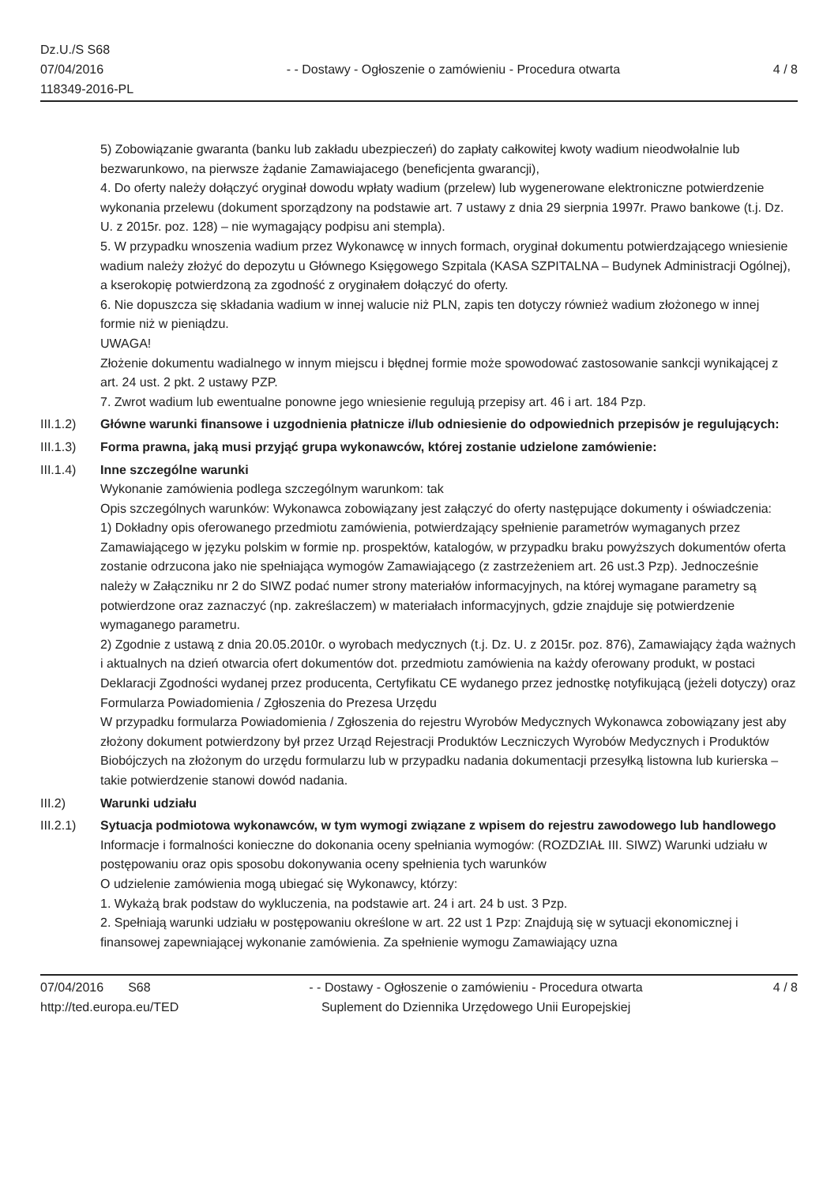Dz.U./S S68
07/04/2016
118349-2016-PL
- - Dostawy - Ogłoszenie o zamówieniu - Procedura otwarta
4 / 8
5) Zobowiązanie gwaranta (banku lub zakładu ubezpieczeń) do zapłaty całkowitej kwoty wadium nieodwołalnie lub bezwarunkowo, na pierwsze żądanie Zamawiajacego (beneficjenta gwarancji),
4. Do oferty należy dołączyć oryginał dowodu wpłaty wadium (przelew) lub wygenerowane elektroniczne potwierdzenie wykonania przelewu (dokument sporządzony na podstawie art. 7 ustawy z dnia 29 sierpnia 1997r. Prawo bankowe (t.j. Dz. U. z 2015r. poz. 128) – nie wymagający podpisu ani stempla).
5. W przypadku wnoszenia wadium przez Wykonawcę w innych formach, oryginał dokumentu potwierdzającego wniesienie wadium należy złożyć do depozytu u Głównego Księgowego Szpitala (KASA SZPITALNA – Budynek Administracji Ogólnej), a kserokopię potwierdzoną za zgodność z oryginałem dołączyć do oferty.
6. Nie dopuszcza się składania wadium w innej walucie niż PLN, zapis ten dotyczy również wadium złożonego w innej formie niż w pieniądzu.
UWAGA!
Złożenie dokumentu wadialnego w innym miejscu i błędnej formie może spowodować zastosowanie sankcji wynikającej z art. 24 ust. 2 pkt. 2 ustawy PZP.
7. Zwrot wadium lub ewentualne ponowne jego wniesienie regulują przepisy art. 46 i art. 184 Pzp.
III.1.2)
Główne warunki finansowe i uzgodnienia płatnicze i/lub odniesienie do odpowiednich przepisów je regulujących:
III.1.3)
Forma prawna, jaką musi przyjąć grupa wykonawców, której zostanie udzielone zamówienie:
III.1.4)
Inne szczególne warunki
Wykonanie zamówienia podlega szczególnym warunkom: tak
Opis szczególnych warunków: Wykonawca zobowiązany jest załączyć do oferty następujące dokumenty i oświadczenia:
1) Dokładny opis oferowanego przedmiotu zamówienia, potwierdzający spełnienie parametrów wymaganych przez Zamawiającego w języku polskim w formie np. prospektów, katalogów, w przypadku braku powyższych dokumentów oferta zostanie odrzucona jako nie spełniająca wymogów Zamawiającego (z zastrzeżeniem art. 26 ust.3 Pzp). Jednocześnie należy w Załączniku nr 2 do SIWZ podać numer strony materiałów informacyjnych, na której wymagane parametry są potwierdzone oraz zaznaczyć (np. zakreślaczem) w materiałach informacyjnych, gdzie znajduje się potwierdzenie wymaganego parametru.
2) Zgodnie z ustawą z dnia 20.05.2010r. o wyrobach medycznych (t.j. Dz. U. z 2015r. poz. 876), Zamawiający żąda ważnych i aktualnych na dzień otwarcia ofert dokumentów dot. przedmiotu zamówienia na każdy oferowany produkt, w postaci Deklaracji Zgodności wydanej przez producenta, Certyfikatu CE wydanego przez jednostkę notyfikującą (jeżeli dotyczy) oraz Formularza Powiadomienia / Zgłoszenia do Prezesa Urzędu
W przypadku formularza Powiadomienia / Zgłoszenia do rejestru Wyrobów Medycznych Wykonawca zobowiązany jest aby złożony dokument potwierdzony był przez Urząd Rejestracji Produktów Leczniczych Wyrobów Medycznych i Produktów Biobójczych na złożonym do urzędu formularzu lub w przypadku nadania dokumentacji przesyłką listowna lub kurierska – takie potwierdzenie stanowi dowód nadania.
III.2) Warunki udziału
III.2.1)
Sytuacja podmiotowa wykonawców, w tym wymogi związane z wpisem do rejestru zawodowego lub handlowego
Informacje i formalności konieczne do dokonania oceny spełniania wymogów: (ROZDZIAŁ III. SIWZ) Warunki udziału w postępowaniu oraz opis sposobu dokonywania oceny spełnienia tych warunków
O udzielenie zamówienia mogą ubiegać się Wykonawcy, którzy:
1. Wykażą brak podstaw do wykluczenia, na podstawie art. 24 i art. 24 b ust. 3 Pzp.
2. Spełniają warunki udziału w postępowaniu określone w art. 22 ust 1 Pzp: Znajdują się w sytuacji ekonomicznej i finansowej zapewniającej wykonanie zamówienia. Za spełnienie wymogu Zamawiający uzna
07/04/2016 S68
http://ted.europa.eu/TED
- - Dostawy - Ogłoszenie o zamówieniu - Procedura otwarta
Suplement do Dziennika Urzędowego Unii Europejskiej
4 / 8